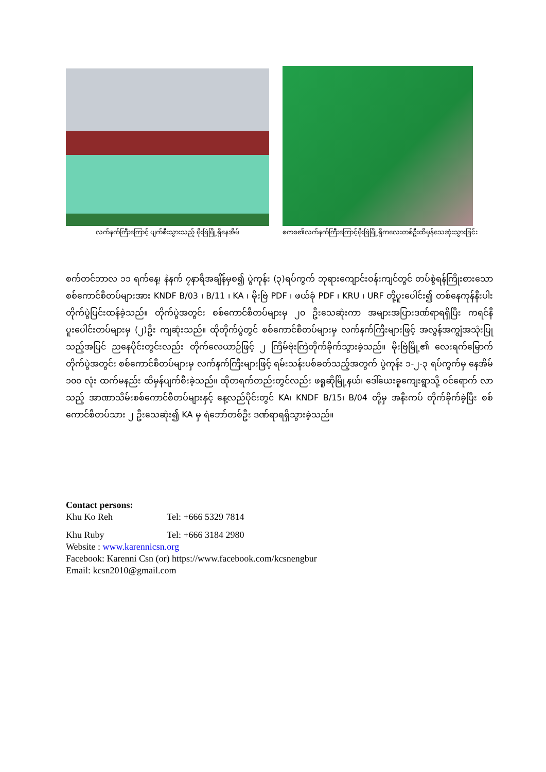လက်နက်ကြီးကြောင့် ပျက်စီးသွားသည့် မိုးဗြဲမြို့ရှိနေအိမ်
စကစ၏လက်နက်ကြီးကြောင့်မိုးဗြဲမြို့ရှိကလေးတစ်ဦးထိမှန်သေဆုံးသွားခြင်း
စက်တင်ဘာလ ၁၁ ရက်နေ့၊ နံနက် ၇နာရီအချိန်မှစ၍ ပွဲကုန်း (၃)ရပ်ကွက် ဘုရားကျောင်းဝန်းကျင်တွင် တပ်စွဲရန်ကြိုးစားသော စစ်ကောင်စီတပ်များအား KNDF B/03 ၊ B/11 ၊ KA ၊ မိုးဗြဲ PDF ၊ ဖယ်ခုံ PDF ၊ KRU ၊ URF တို့ပူးပေါင်း၍ တစ်နေကုန်နီးပါး တိုက်ပွဲပြင်းထန်ခဲ့သည်။ တိုက်ပွဲအတွင်း စစ်ကောင်စီတပ်များမှ ၂၀ ဦးသေဆုံးကာ အများအပြားဒဏ်ရာရရှိပြီး ကရင်နီပူးပေါင်းတပ်များမှ (၂)ဦး ကျဆုံးသည်။ ထိုတိုက်ပွဲတွင် စစ်ကောင်စီတပ်များမှ လက်နက်ကြီးများဖြင့် အလွန်အကျွံအသုံးပြုသည့်အပြင် ညနေပိုင်းတွင်းလည်း တိုက်လေယာဉ်ဖြင့် ၂ ကြိမ်ဗုံးကြဲတိုက်ခိုက်သွားခဲ့သည်။ မိုးဗြဲမြို့၏ လေးရက်မြောက်တိုက်ပွဲအတွင်း စစ်ကောင်စီတပ်များမှ လက်နက်ကြီးများဖြင့် ရမ်းသန်းပစ်ခတ်သည့်အတွက် ပွဲကုန်း ၁-၂-၃ ရပ်ကွက်မှ နေအိမ် ၁၀၀ လုံး ထက်မနည်း ထိမှန်ပျက်စီးခဲ့သည်။ ထိုတရက်တည်းတွင်လည်း ဖရူဆိုမြို့နယ်၊ ဒေါ်ယေးခူကျေးရွာသို့ ဝင်ရောက် လာသည့် အာဏာသိမ်းစစ်ကောင်စီတပ်များနှင့် နေ့လည်ပိုင်းတွင် KA၊ KNDF B/15၊ B/04 တို့မှ အနီးကပ် တိုက်ခိုက်ခဲ့ပြီး စစ်ကောင်စီတပ်သား ၂ ဦးသေဆုံး၍ KA မှ ရဲဘော်တစ်ဦး ဒဏ်ရာရရှိသွားခဲ့သည်။
Contact persons:
Khu Ko Reh Tel: +666 5329 7814
Khu Ruby Tel: +666 3184 2980
Website : www.karennicsn.org
Facebook: Karenni Csn (or) https://www.facebook.com/kcsnengbur
Email: kcsn2010@gmail.com